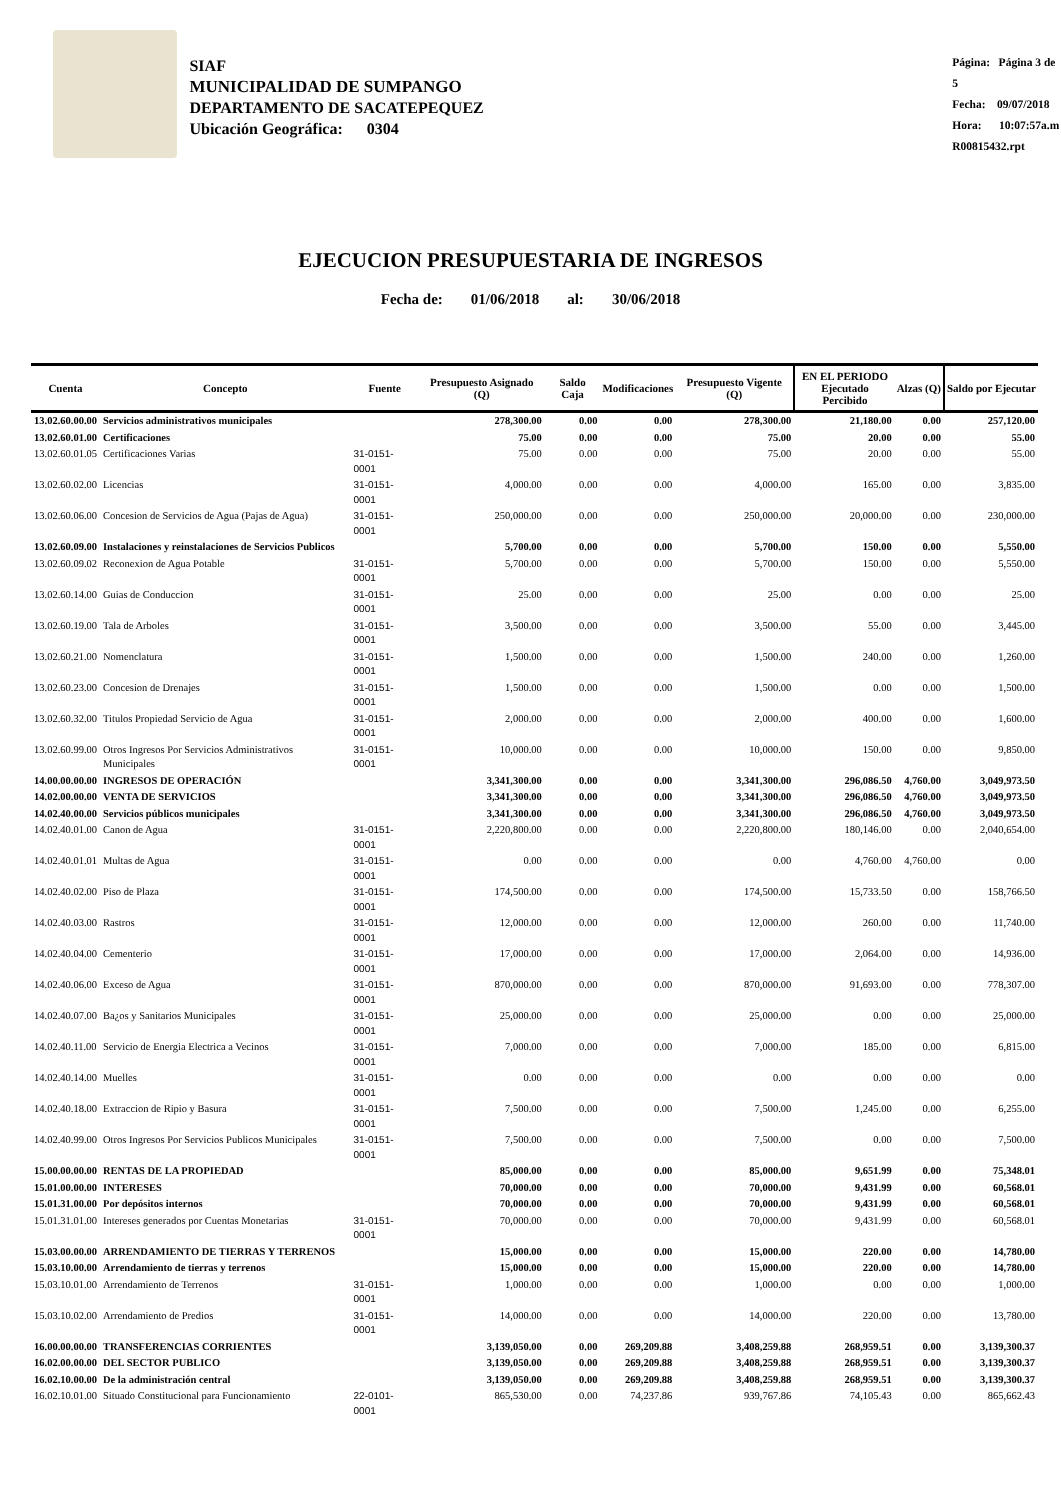SIAF
MUNICIPALIDAD DE SUMPANGO
DEPARTAMENTO DE SACATEPEQUEZ
Ubicación Geográfica: 0304
Página: Página 3 de 5
Fecha: 09/07/2018
Hora: 10:07:57a.m
R00815432.rpt
EJECUCION PRESUPUESTARIA DE INGRESOS
Fecha de: 01/06/2018 al: 30/06/2018
| Cuenta | Concepto | Fuente | Presupuesto Asignado (Q) | Saldo Caja | Modificaciones | Presupuesto Vigente (Q) | EN EL PERIODO Ejecutado Percibido | Alzas (Q) | Saldo por Ejecutar |
| --- | --- | --- | --- | --- | --- | --- | --- | --- | --- |
| 13.02.60.00.00 | Servicios administrativos municipales | | 278,300.00 | 0.00 | 0.00 | 278,300.00 | 21,180.00 | 0.00 | 257,120.00 |
| 13.02.60.01.00 | Certificaciones | | 75.00 | 0.00 | 0.00 | 75.00 | 20.00 | 0.00 | 55.00 |
| 13.02.60.01.05 | Certificaciones Varias | 31-0151-0001 | 75.00 | 0.00 | 0.00 | 75.00 | 20.00 | 0.00 | 55.00 |
| 13.02.60.02.00 | Licencias | 31-0151-0001 | 4,000.00 | 0.00 | 0.00 | 4,000.00 | 165.00 | 0.00 | 3,835.00 |
| 13.02.60.06.00 | Concesion de Servicios de Agua (Pajas de Agua) | 31-0151-0001 | 250,000.00 | 0.00 | 0.00 | 250,000.00 | 20,000.00 | 0.00 | 230,000.00 |
| 13.02.60.09.00 | Instalaciones y reinstalaciones de Servicios Publicos | | 5,700.00 | 0.00 | 0.00 | 5,700.00 | 150.00 | 0.00 | 5,550.00 |
| 13.02.60.09.02 | Reconexion de Agua Potable | 31-0151-0001 | 5,700.00 | 0.00 | 0.00 | 5,700.00 | 150.00 | 0.00 | 5,550.00 |
| 13.02.60.14.00 | Guias de Conduccion | 31-0151-0001 | 25.00 | 0.00 | 0.00 | 25.00 | 0.00 | 0.00 | 25.00 |
| 13.02.60.19.00 | Tala de Arboles | 31-0151-0001 | 3,500.00 | 0.00 | 0.00 | 3,500.00 | 55.00 | 0.00 | 3,445.00 |
| 13.02.60.21.00 | Nomenclatura | 31-0151-0001 | 1,500.00 | 0.00 | 0.00 | 1,500.00 | 240.00 | 0.00 | 1,260.00 |
| 13.02.60.23.00 | Concesion de Drenajes | 31-0151-0001 | 1,500.00 | 0.00 | 0.00 | 1,500.00 | 0.00 | 0.00 | 1,500.00 |
| 13.02.60.32.00 | Titulos Propiedad Servicio de Agua | 31-0151-0001 | 2,000.00 | 0.00 | 0.00 | 2,000.00 | 400.00 | 0.00 | 1,600.00 |
| 13.02.60.99.00 | Otros Ingresos Por Servicios Administrativos Municipales | 31-0151-0001 | 10,000.00 | 0.00 | 0.00 | 10,000.00 | 150.00 | 0.00 | 9,850.00 |
| 14.00.00.00.00 | INGRESOS DE OPERACIÓN | | 3,341,300.00 | 0.00 | 0.00 | 3,341,300.00 | 296,086.50 | 4,760.00 | 3,049,973.50 |
| 14.02.00.00.00 | VENTA DE SERVICIOS | | 3,341,300.00 | 0.00 | 0.00 | 3,341,300.00 | 296,086.50 | 4,760.00 | 3,049,973.50 |
| 14.02.40.00.00 | Servicios públicos municipales | | 3,341,300.00 | 0.00 | 0.00 | 3,341,300.00 | 296,086.50 | 4,760.00 | 3,049,973.50 |
| 14.02.40.01.00 | Canon de Agua | 31-0151-0001 | 2,220,800.00 | 0.00 | 0.00 | 2,220,800.00 | 180,146.00 | 0.00 | 2,040,654.00 |
| 14.02.40.01.01 | Multas de Agua | 31-0151-0001 | 0.00 | 0.00 | 0.00 | 0.00 | 4,760.00 | 4,760.00 | 0.00 |
| 14.02.40.02.00 | Piso de Plaza | 31-0151-0001 | 174,500.00 | 0.00 | 0.00 | 174,500.00 | 15,733.50 | 0.00 | 158,766.50 |
| 14.02.40.03.00 | Rastros | 31-0151-0001 | 12,000.00 | 0.00 | 0.00 | 12,000.00 | 260.00 | 0.00 | 11,740.00 |
| 14.02.40.04.00 | Cementerio | 31-0151-0001 | 17,000.00 | 0.00 | 0.00 | 17,000.00 | 2,064.00 | 0.00 | 14,936.00 |
| 14.02.40.06.00 | Exceso de Agua | 31-0151-0001 | 870,000.00 | 0.00 | 0.00 | 870,000.00 | 91,693.00 | 0.00 | 778,307.00 |
| 14.02.40.07.00 | Ba¿os y Sanitarios Municipales | 31-0151-0001 | 25,000.00 | 0.00 | 0.00 | 25,000.00 | 0.00 | 0.00 | 25,000.00 |
| 14.02.40.11.00 | Servicio de Energia Electrica a Vecinos | 31-0151-0001 | 7,000.00 | 0.00 | 0.00 | 7,000.00 | 185.00 | 0.00 | 6,815.00 |
| 14.02.40.14.00 | Muelles | 31-0151-0001 | 0.00 | 0.00 | 0.00 | 0.00 | 0.00 | 0.00 | 0.00 |
| 14.02.40.18.00 | Extraccion de Ripio y Basura | 31-0151-0001 | 7,500.00 | 0.00 | 0.00 | 7,500.00 | 1,245.00 | 0.00 | 6,255.00 |
| 14.02.40.99.00 | Otros Ingresos Por Servicios Publicos Municipales | 31-0151-0001 | 7,500.00 | 0.00 | 0.00 | 7,500.00 | 0.00 | 0.00 | 7,500.00 |
| 15.00.00.00.00 | RENTAS DE LA PROPIEDAD | | 85,000.00 | 0.00 | 0.00 | 85,000.00 | 9,651.99 | 0.00 | 75,348.01 |
| 15.01.00.00.00 | INTERESES | | 70,000.00 | 0.00 | 0.00 | 70,000.00 | 9,431.99 | 0.00 | 60,568.01 |
| 15.01.31.00.00 | Por depósitos internos | | 70,000.00 | 0.00 | 0.00 | 70,000.00 | 9,431.99 | 0.00 | 60,568.01 |
| 15.01.31.01.00 | Intereses generados por Cuentas Monetarias | 31-0151-0001 | 70,000.00 | 0.00 | 0.00 | 70,000.00 | 9,431.99 | 0.00 | 60,568.01 |
| 15.03.00.00.00 | ARRENDAMIENTO DE TIERRAS Y TERRENOS | | 15,000.00 | 0.00 | 0.00 | 15,000.00 | 220.00 | 0.00 | 14,780.00 |
| 15.03.10.00.00 | Arrendamiento de tierras y terrenos | | 15,000.00 | 0.00 | 0.00 | 15,000.00 | 220.00 | 0.00 | 14,780.00 |
| 15.03.10.01.00 | Arrendamiento de Terrenos | 31-0151-0001 | 1,000.00 | 0.00 | 0.00 | 1,000.00 | 0.00 | 0.00 | 1,000.00 |
| 15.03.10.02.00 | Arrendamiento de Predios | 31-0151-0001 | 14,000.00 | 0.00 | 0.00 | 14,000.00 | 220.00 | 0.00 | 13,780.00 |
| 16.00.00.00.00 | TRANSFERENCIAS CORRIENTES | | 3,139,050.00 | 0.00 | 269,209.88 | 3,408,259.88 | 268,959.51 | 0.00 | 3,139,300.37 |
| 16.02.00.00.00 | DEL SECTOR PUBLICO | | 3,139,050.00 | 0.00 | 269,209.88 | 3,408,259.88 | 268,959.51 | 0.00 | 3,139,300.37 |
| 16.02.10.00.00 | De la administración central | | 3,139,050.00 | 0.00 | 269,209.88 | 3,408,259.88 | 268,959.51 | 0.00 | 3,139,300.37 |
| 16.02.10.01.00 | Situado Constitucional para Funcionamiento | 22-0101-0001 | 865,530.00 | 0.00 | 74,237.86 | 939,767.86 | 74,105.43 | 0.00 | 865,662.43 |